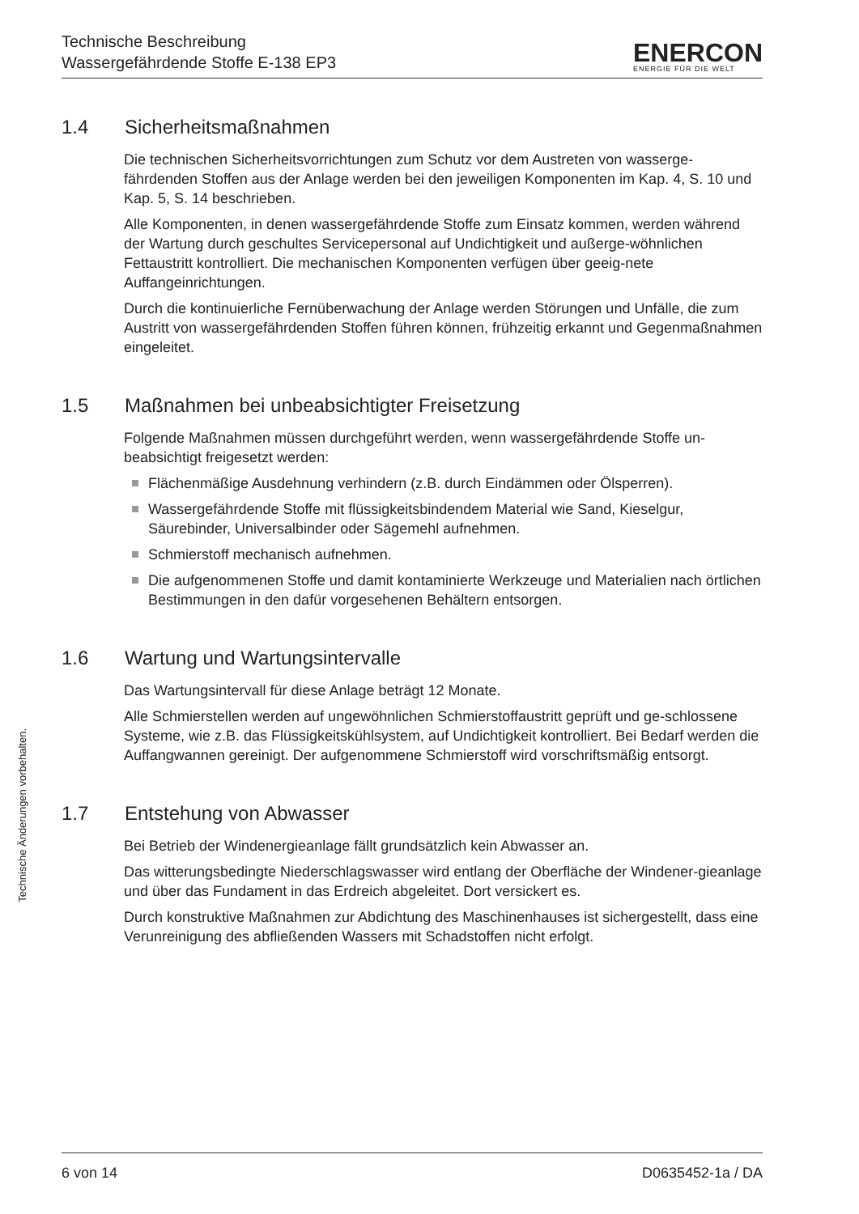Technische Änderungen vorbehalten.
Technische Beschreibung
Wassergefährdende Stoffe E-138 EP3
ENERCON
ENERGIE FÜR DIE WELT
1.4 Sicherheitsmaßnahmen
Die technischen Sicherheitsvorrichtungen zum Schutz vor dem Austreten von wasserge-fährdenden Stoffen aus der Anlage werden bei den jeweiligen Komponenten im Kap. 4, S. 10 und Kap. 5, S. 14 beschrieben.
Alle Komponenten, in denen wassergefährdende Stoffe zum Einsatz kommen, werden während der Wartung durch geschultes Servicepersonal auf Undichtigkeit und außerge-wöhnlichen Fettaustritt kontrolliert. Die mechanischen Komponenten verfügen über geeig-nete Auffangeinrichtungen.
Durch die kontinuierliche Fernüberwachung der Anlage werden Störungen und Unfälle, die zum Austritt von wassergefährdenden Stoffen führen können, frühzeitig erkannt und Gegenmaßnahmen eingeleitet.
1.5 Maßnahmen bei unbeabsichtigter Freisetzung
Folgende Maßnahmen müssen durchgeführt werden, wenn wassergefährdende Stoffe un-beabsichtigt freigesetzt werden:
Flächenmäßige Ausdehnung verhindern (z.B. durch Eindämmen oder Ölsperren).
Wassergefährdende Stoffe mit flüssigkeitsbindendem Material wie Sand, Kieselgur, Säurebinder, Universalbinder oder Sägemehl aufnehmen.
Schmierstoff mechanisch aufnehmen.
Die aufgenommenen Stoffe und damit kontaminierte Werkzeuge und Materialien nach örtlichen Bestimmungen in den dafür vorgesehenen Behältern entsorgen.
1.6 Wartung und Wartungsintervalle
Das Wartungsintervall für diese Anlage beträgt 12 Monate.
Alle Schmierstellen werden auf ungewöhnlichen Schmierstoffaustritt geprüft und ge-schlossene Systeme, wie z.B. das Flüssigkeitskühlsystem, auf Undichtigkeit kontrolliert. Bei Bedarf werden die Auffangwannen gereinigt. Der aufgenommene Schmierstoff wird vorschriftsmäßig entsorgt.
1.7 Entstehung von Abwasser
Bei Betrieb der Windenergieanlage fällt grundsätzlich kein Abwasser an.
Das witterungsbedingte Niederschlagswasser wird entlang der Oberfläche der Windener-gieanlage und über das Fundament in das Erdreich abgeleitet. Dort versickert es.
Durch konstruktive Maßnahmen zur Abdichtung des Maschinenhauses ist sichergestellt, dass eine Verunreinigung des abfließenden Wassers mit Schadstoffen nicht erfolgt.
6 von 14 D0635452-1a / DA